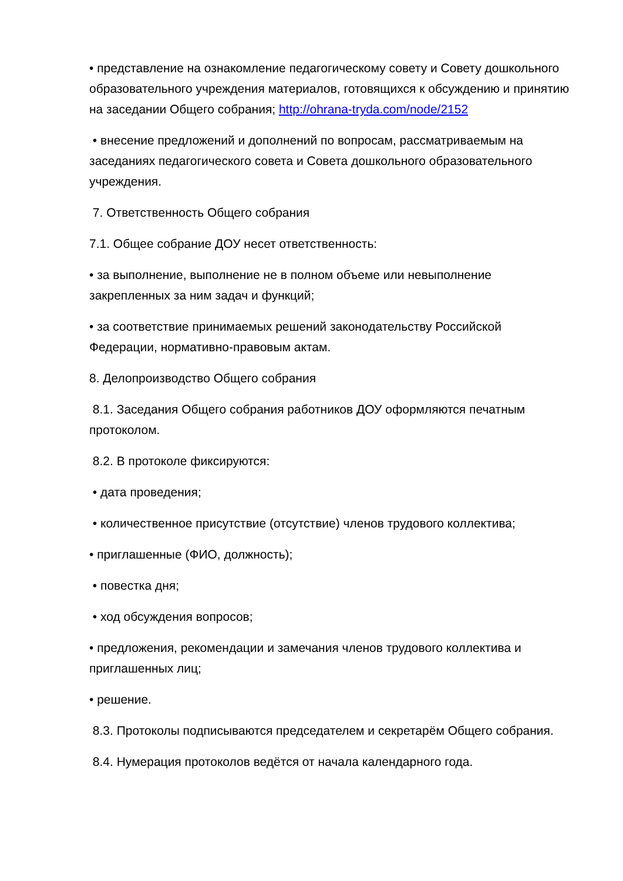• представление на ознакомление педагогическому совету и Совету дошкольного образовательного учреждения материалов, готовящихся к обсуждению и принятию на заседании Общего собрания; http://ohrana-tryda.com/node/2152
• внесение предложений и дополнений по вопросам, рассматриваемым на заседаниях педагогического совета и Совета дошкольного образовательного учреждения.
7. Ответственность Общего собрания
7.1. Общее собрание ДОУ несет ответственность:
• за выполнение, выполнение не в полном объеме или невыполнение закрепленных за ним задач и функций;
• за соответствие принимаемых решений законодательству Российской Федерации, нормативно-правовым актам.
8. Делопроизводство Общего собрания
8.1. Заседания Общего собрания работников ДОУ оформляются печатным протоколом.
8.2. В протоколе фиксируются:
• дата проведения;
• количественное присутствие (отсутствие) членов трудового коллектива;
• приглашенные (ФИО, должность);
• повестка дня;
• ход обсуждения вопросов;
• предложения, рекомендации и замечания членов трудового коллектива и приглашенных лиц;
• решение.
8.3. Протоколы подписываются председателем и секретарём Общего собрания.
8.4. Нумерация протоколов ведётся от начала календарного года.